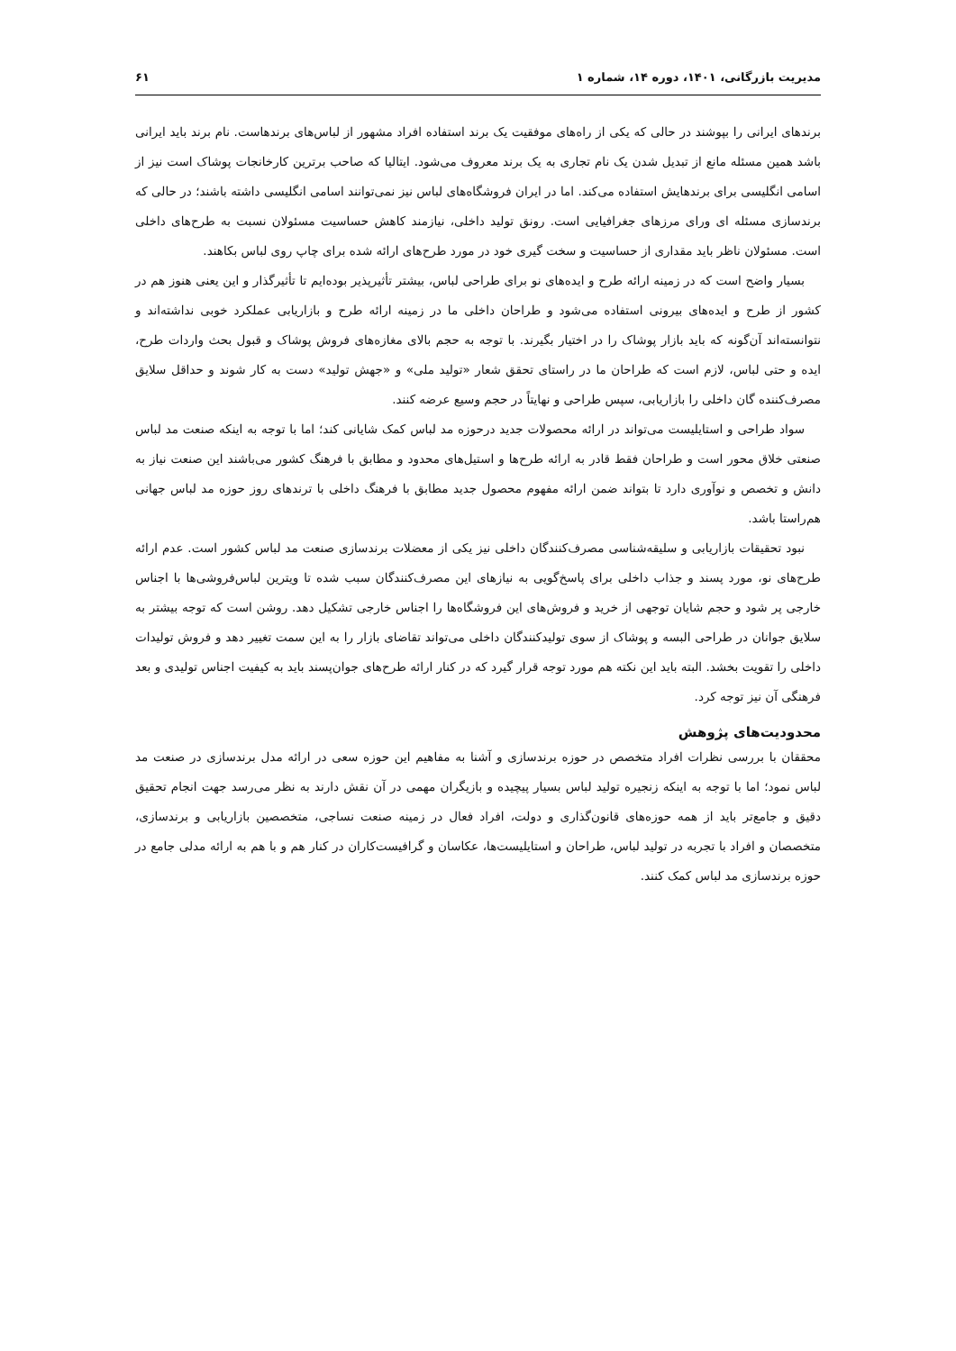مدیریت بازرگانی، ۱۴۰۱، دوره ۱۴، شماره ۱ ۶۱
برندهای ایرانی را بپوشند در حالی که یکی از راه‌های موفقیت یک برند استفاده افراد مشهور از لباس‌های برندهاست. نام برند باید ایرانی باشد همین مسئله مانع از تبدیل شدن یک نام تجاری به یک برند معروف می‌شود. ایتالیا که صاحب برترین کارخانجات پوشاک است نیز از اسامی انگلیسی برای برندهایش استفاده می‌کند. اما در ایران فروشگاه‌های لباس نیز نمی‌توانند اسامی انگلیسی داشته باشند؛ در حالی که برندسازی مسئله ای ورای مرزهای جغرافیایی است. رونق تولید داخلی، نیازمند کاهش حساسیت مسئولان نسبت به طرح‌های داخلی است. مسئولان ناظر باید مقداری از حساسیت و سخت گیری خود در مورد طرح‌های ارائه شده برای چاپ روی لباس بکاهند.
بسیار واضح است که در زمینه ارائه طرح و ایده‌های نو برای طراحی لباس، بیشتر تأثیرپذیر بوده‌ایم تا تأثیرگذار و این یعنی هنوز هم در کشور از طرح و ایده‌های بیرونی استفاده می‌شود و طراحان داخلی ما در زمینه ارائه طرح و بازاریابی عملکرد خوبی نداشته‌اند و نتوانسته‌اند آن‌گونه که باید بازار پوشاک را در اختیار بگیرند. با توجه به حجم بالای مغازه‌های فروش پوشاک و قبول بحث واردات طرح، ایده و حتی لباس، لازم است که طراحان ما در راستای تحقق شعار «تولید ملی» و «جهش تولید» دست به کار شوند و حداقل سلایق مصرف‌کننده گان داخلی را بازاریابی، سپس طراحی و نهایتاً در حجم وسیع عرضه کنند.
سواد طراحی و استایلیست می‌تواند در ارائه محصولات جدید درحوزه مد لباس کمک شایانی کند؛ اما با توجه به اینکه صنعت مد لباس صنعتی خلاق محور است و طراحان فقط قادر به ارائه طرح‌ها و استیل‌های محدود و مطابق با فرهنگ کشور می‌باشند این صنعت نیاز به دانش و تخصص و نوآوری دارد تا بتواند ضمن ارائه مفهوم محصول جدید مطابق با فرهنگ داخلی با ترندهای روز حوزه مد لباس جهانی هم‌راستا باشد.
نبود تحقیقات بازاریابی و سلیقه‌شناسی مصرف‌کنندگان داخلی نیز یکی از معضلات برندسازی صنعت مد لباس کشور است. عدم ارائه طرح‌های نو، مورد پسند و جذاب داخلی برای پاسخ‌گویی به نیازهای این مصرف‌کنندگان سبب شده تا ویترین لباس‌فروشی‌ها با اجناس خارجی پر شود و حجم شایان توجهی از خرید و فروش‌های این فروشگاه‌ها را اجناس خارجی تشکیل دهد. روشن است که توجه بیشتر به سلایق جوانان در طراحی البسه و پوشاک از سوی تولیدکنندگان داخلی می‌تواند تقاضای بازار را به این سمت تغییر دهد و فروش تولیدات داخلی را تقویت بخشد. البته باید این نکته هم مورد توجه قرار گیرد که در کنار ارائه طرح‌های جوان‌پسند باید به کیفیت اجناس تولیدی و بعد فرهنگی آن نیز توجه کرد.
محدودیت‌های پژوهش
محققان با بررسی نظرات افراد متخصص در حوزه برندسازی و آشنا به مفاهیم این حوزه سعی در ارائه مدل برندسازی در صنعت مد لباس نمود؛ اما با توجه به اینکه زنجیره تولید لباس بسیار پیچیده و بازیگران مهمی در آن نقش دارند به نظر می‌رسد جهت انجام تحقیق دقیق و جامع‌تر باید از همه حوزه‌های قانون‌گذاری و دولت، افراد فعال در زمینه صنعت نساجی، متخصصین بازاریابی و برندسازی، متخصصان و افراد با تجربه در تولید لباس، طراحان و استایلیست‌ها، عکاسان و گرافیست‌کاران در کنار هم و با هم به ارائه مدلی جامع در حوزه برندسازی مد لباس کمک کنند.